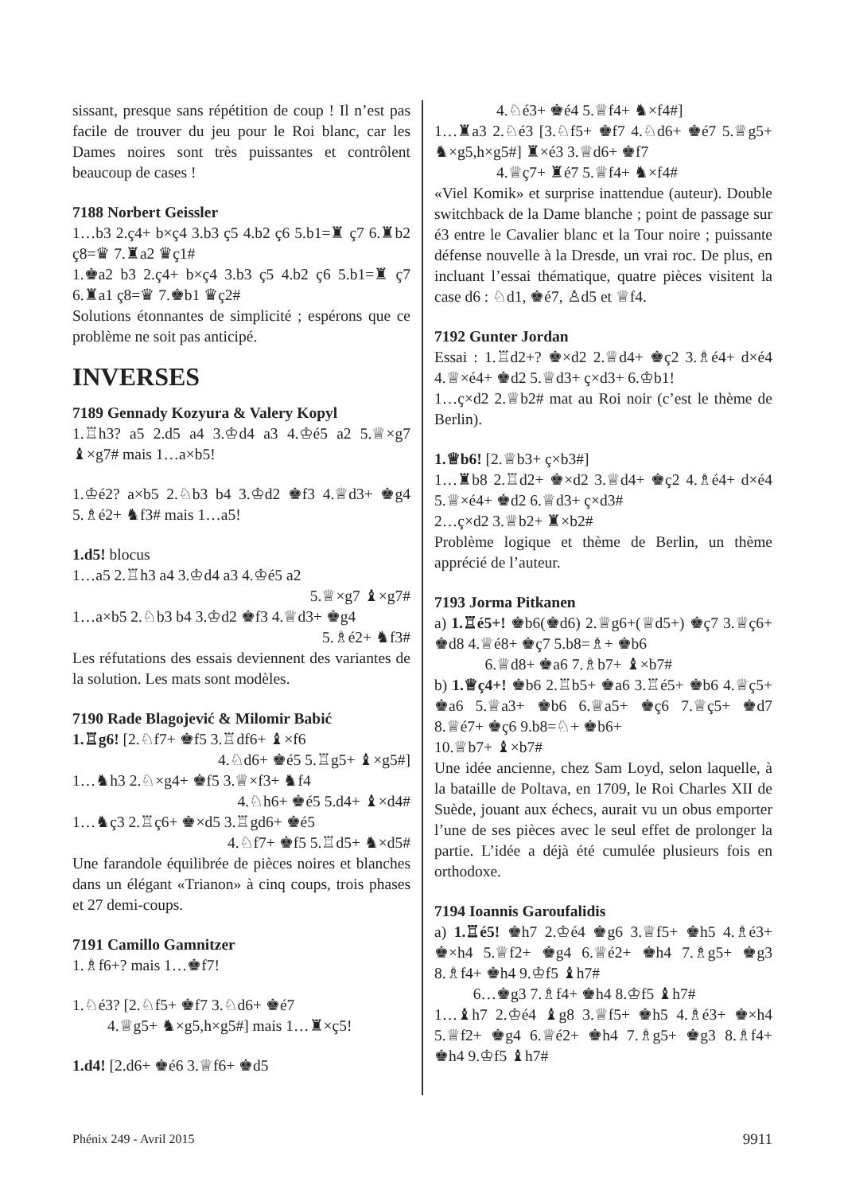sissant, presque sans répétition de coup ! Il n’est pas facile de trouver du jeu pour le Roi blanc, car les Dames noires sont très puissantes et contrôlent beaucoup de cases !
7188 Norbert Geissler
1…b3 2.ç4+ b×ç4 3.b3 ç5 4.b2 ç6 5.b1=♜ ç7 6.♜b2 ç8=♛ 7.♜a2 ♛ç1#
1.♚a2 b3 2.ç4+ b×ç4 3.b3 ç5 4.b2 ç6 5.b1=♜ ç7 6.♜a1 ç8=♛ 7.♚b1 ♛ç2#
Solutions étonnantes de simplicité ; espérons que ce problème ne soit pas anticipé.
INVERSES
7189 Gennady Kozyura & Valery Kopyl
1.♖h3? a5 2.d5 a4 3.♔d4 a3 4.♔é5 a2 5.♕×g7 ♝×g7# mais 1…a×b5!
1.♔é2? a×b5 2.♘b3 b4 3.♔d2 ♚f3 4.♕d3+ ♚g4 5.♗é2+ ♞f3# mais 1…a5!
1.d5! blocus
1…a5 2.♖h3 a4 3.♔d4 a3 4.♔é5 a2
5.♕×g7 ♝×g7#
1…a×b5 2.♘b3 b4 3.♔d2 ♚f3 4.♕d3+ ♚g4
5.♗é2+ ♞f3#
Les réfutations des essais deviennent des variantes de la solution. Les mats sont modèles.
7190 Rade Blagojević & Milomir Babić
1.♖g6! [2.♘f7+ ♚f5 3.♖df6+ ♝×f6
4.♘d6+ ♚é5 5.♖g5+ ♝×g5#]
1…♞h3 2.♘×g4+ ♚f5 3.♕×f3+ ♞f4
4.♘h6+ ♚é5 5.d4+ ♝×d4#
1…♞ç3 2.♖ç6+ ♚×d5 3.♖gd6+ ♚é5
4.♘f7+ ♚f5 5.♖d5+ ♞×d5#
Une farandole équilibrée de pièces noires et blanches dans un élégant «Trianon» à cinq coups, trois phases et 27 demi-coups.
7191 Camillo Gamnitzer
1.♗f6+? mais 1…♚f7!
1.♘é3? [2.♘f5+ ♚f7 3.♘d6+ ♚é7
4.♕g5+ ♞×g5,h×g5#] mais 1…♜×ç5!
1.d4! [2.d6+ ♚é6 3.♕f6+ ♚d5
4.♘é3+ ♚é4 5.♕f4+ ♞×f4#]
1…♜a3 2.♘é3 [3.♘f5+ ♚f7 4.♘d6+ ♚é7 5.♕g5+ ♞×g5,h×g5#] ♜×é3 3.♕d6+ ♚f7
4.♕ç7+ ♜é7 5.♕f4+ ♞×f4#
«Viel Komik» et surprise inattendue (auteur). Double switchback de la Dame blanche ; point de passage sur é3 entre le Cavalier blanc et la Tour noire ; puissante défense nouvelle à la Dresde, un vrai roc. De plus, en incluant l’essai thématique, quatre pièces visitent la case d6 : ♘d1, ♚é7, ♙d5 et ♕f4.
7192 Gunter Jordan
Essai : 1.♖d2+? ♚×d2 2.♕d4+ ♚ç2 3.♗é4+ d×é4 4.♕×é4+ ♚d2 5.♕d3+ ç×d3+ 6.♔b1!
1…ç×d2 2.♕b2# mat au Roi noir (c’est le thème de Berlin).
1.♕b6! [2.♕b3+ ç×b3#]
1…♜b8 2.♖d2+ ♚×d2 3.♕d4+ ♚ç2 4.♗é4+ d×é4 5.♕×é4+ ♚d2 6.♕d3+ ç×d3#
2…ç×d2 3.♕b2+ ♜×b2#
Problème logique et thème de Berlin, un thème apprécié de l’auteur.
7193 Jorma Pitkanen
a) 1.♖é5+! ♚b6(♚d6) 2.♕g6+(♕d5+) ♚ç7 3.♕ç6+ ♚d8 4.♕é8+ ♚ç7 5.b8=♗+ ♚b6
6.♕d8+ ♚a6 7.♗b7+ ♝×b7#
b) 1.♕ç4+! ♚b6 2.♖b5+ ♚a6 3.♖é5+ ♚b6 4.♕ç5+ ♚a6 5.♕a3+ ♚b6 6.♕a5+ ♚ç6 7.♕ç5+ ♚d7 8.♕é7+ ♚ç6 9.b8=♘+ ♚b6+
10.♕b7+ ♝×b7#
Une idée ancienne, chez Sam Loyd, selon laquelle, à la bataille de Poltava, en 1709, le Roi Charles XII de Suède, jouant aux échecs, aurait vu un obus emporter l’une de ses pièces avec le seul effet de prolonger la partie. L’idée a déjà été cumulée plusieurs fois en orthodoxe.
7194 Ioannis Garoufalidis
a) 1.♖é5! ♚h7 2.♔é4 ♚g6 3.♕f5+ ♚h5 4.♗é3+ ♚×h4 5.♕f2+ ♚g4 6.♕é2+ ♚h4 7.♗g5+ ♚g3 8.♗f4+ ♚h4 9.♔f5 ♝h7#
6…♚g3 7.♗f4+ ♚h4 8.♔f5 ♝h7#
1…♝h7 2.♔é4 ♝g8 3.♕f5+ ♚h5 4.♗é3+ ♚×h4 5.♕f2+ ♚g4 6.♕é2+ ♚h4 7.♗g5+ ♚g3 8.♗f4+ ♚h4 9.♔f5 ♝h7#
Phénix 249 - Avril 2015 9911